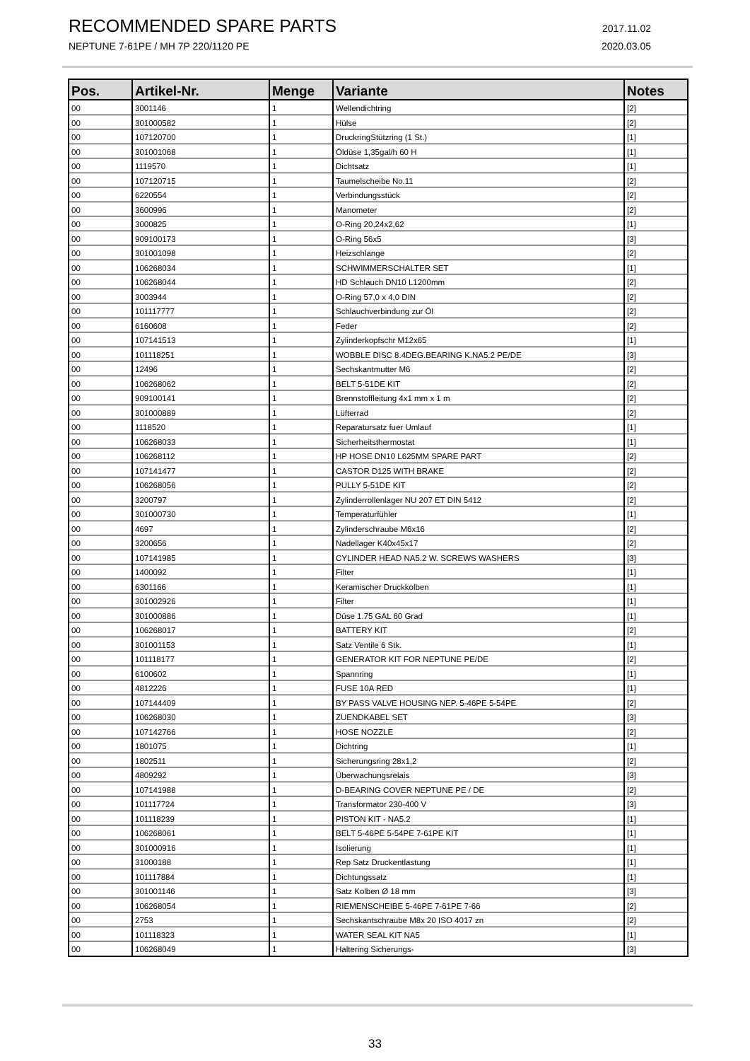RECOMMENDED SPARE PARTS 2017.11.02
NEPTUNE 7-61PE / MH 7P 220/1120 PE 2020.03.05
| Pos. | Artikel-Nr. | Menge | Variante | Notes |
| --- | --- | --- | --- | --- |
| 00 | 3001146 | 1 | Wellendichtring | [2] |
| 00 | 301000582 | 1 | Hülse | [2] |
| 00 | 107120700 | 1 | DruckringStützring (1 St.) | [1] |
| 00 | 301001068 | 1 | Öldüse 1,35gal/h 60 H | [1] |
| 00 | 1119570 | 1 | Dichtsatz | [1] |
| 00 | 107120715 | 1 | Taumelscheibe No.11 | [2] |
| 00 | 6220554 | 1 | Verbindungsstück | [2] |
| 00 | 3600996 | 1 | Manometer | [2] |
| 00 | 3000825 | 1 | O-Ring 20,24x2,62 | [1] |
| 00 | 909100173 | 1 | O-Ring 56x5 | [3] |
| 00 | 301001098 | 1 | Heizschlange | [2] |
| 00 | 106268034 | 1 | SCHWIMMERSCHALTER SET | [1] |
| 00 | 106268044 | 1 | HD Schlauch DN10 L1200mm | [2] |
| 00 | 3003944 | 1 | O-Ring 57,0 x 4,0 DIN | [2] |
| 00 | 101117777 | 1 | Schlauchverbindung zur Öl | [2] |
| 00 | 6160608 | 1 | Feder | [2] |
| 00 | 107141513 | 1 | Zylinderkopfschr M12x65 | [1] |
| 00 | 101118251 | 1 | WOBBLE DISC 8.4DEG.BEARING K.NA5.2 PE/DE | [3] |
| 00 | 12496 | 1 | Sechskantmutter M6 | [2] |
| 00 | 106268062 | 1 | BELT 5-51DE KIT | [2] |
| 00 | 909100141 | 1 | Brennstoffleitung 4x1 mm x 1 m | [2] |
| 00 | 301000889 | 1 | Lüfterrad | [2] |
| 00 | 1118520 | 1 | Reparatursatz fuer Umlauf | [1] |
| 00 | 106268033 | 1 | Sicherheitsthermostat | [1] |
| 00 | 106268112 | 1 | HP HOSE DN10 L625MM SPARE PART | [2] |
| 00 | 107141477 | 1 | CASTOR D125 WITH BRAKE | [2] |
| 00 | 106268056 | 1 | PULLY 5-51DE KIT | [2] |
| 00 | 3200797 | 1 | Zylinderrollenlager NU 207 ET DIN 5412 | [2] |
| 00 | 301000730 | 1 | Temperaturfühler | [1] |
| 00 | 4697 | 1 | Zylinderschraube M6x16 | [2] |
| 00 | 3200656 | 1 | Nadellager K40x45x17 | [2] |
| 00 | 107141985 | 1 | CYLINDER HEAD NA5.2 W. SCREWS WASHERS | [3] |
| 00 | 1400092 | 1 | Filter | [1] |
| 00 | 6301166 | 1 | Keramischer Druckkolben | [1] |
| 00 | 301002926 | 1 | Filter | [1] |
| 00 | 301000886 | 1 | Düse 1.75 GAL 60 Grad | [1] |
| 00 | 106268017 | 1 | BATTERY KIT | [2] |
| 00 | 301001153 | 1 | Satz Ventile 6 Stk. | [1] |
| 00 | 101118177 | 1 | GENERATOR KIT FOR NEPTUNE PE/DE | [2] |
| 00 | 6100602 | 1 | Spannring | [1] |
| 00 | 4812226 | 1 | FUSE 10A RED | [1] |
| 00 | 107144409 | 1 | BY PASS VALVE HOUSING NEP. 5-46PE 5-54PE | [2] |
| 00 | 106268030 | 1 | ZUENDKABEL SET | [3] |
| 00 | 107142766 | 1 | HOSE NOZZLE | [2] |
| 00 | 1801075 | 1 | Dichtring | [1] |
| 00 | 1802511 | 1 | Sicherungsring 28x1,2 | [2] |
| 00 | 4809292 | 1 | Überwachungsrelais | [3] |
| 00 | 107141988 | 1 | D-BEARING COVER NEPTUNE PE / DE | [2] |
| 00 | 101117724 | 1 | Transformator 230-400 V | [3] |
| 00 | 101118239 | 1 | PISTON KIT - NA5.2 | [1] |
| 00 | 106268061 | 1 | BELT 5-46PE 5-54PE 7-61PE KIT | [1] |
| 00 | 301000916 | 1 | Isolierung | [1] |
| 00 | 31000188 | 1 | Rep Satz Druckentlastung | [1] |
| 00 | 101117884 | 1 | Dichtungssatz | [1] |
| 00 | 301001146 | 1 | Satz Kolben Ø 18 mm | [3] |
| 00 | 106268054 | 1 | RIEMENSCHEIBE 5-46PE 7-61PE 7-66 | [2] |
| 00 | 2753 | 1 | Sechskantschraube M8x 20 ISO 4017 zn | [2] |
| 00 | 101118323 | 1 | WATER SEAL KIT NA5 | [1] |
| 00 | 106268049 | 1 | Haltering Sicherungs- | [3] |
33